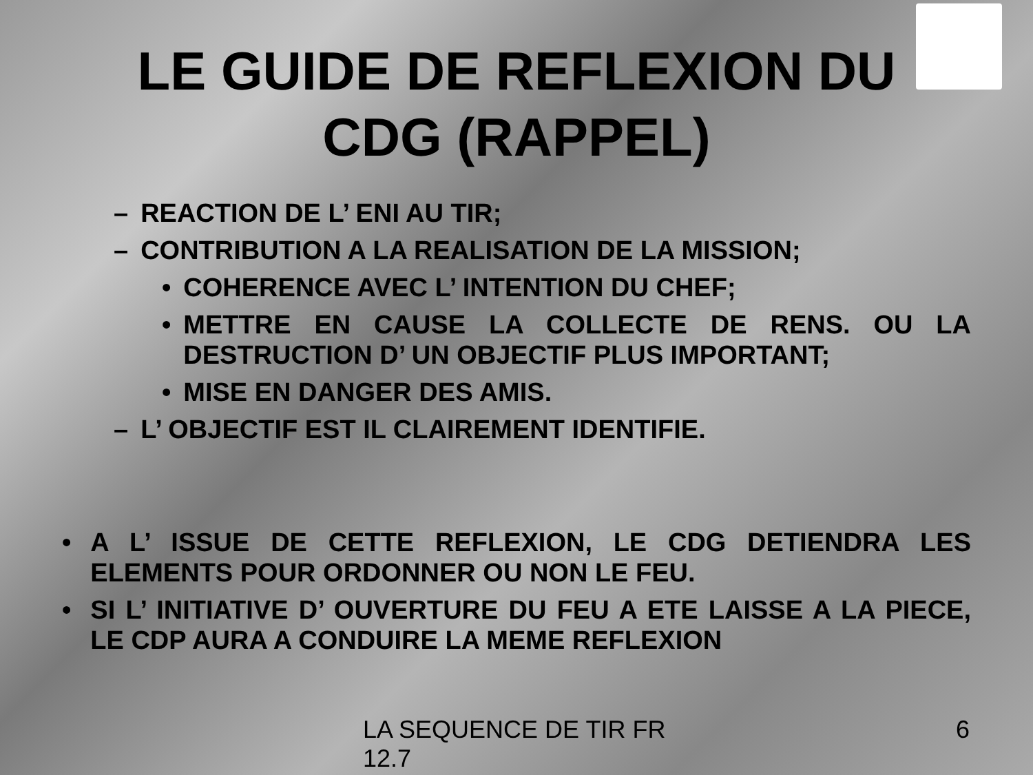LE GUIDE DE REFLEXION DU
CDG (RAPPEL)
– REACTION DE L’ ENI AU TIR;
– CONTRIBUTION A LA REALISATION DE LA MISSION;
• COHERENCE AVEC L’ INTENTION DU CHEF;
• METTRE EN CAUSE LA COLLECTE DE RENS. OU LA DESTRUCTION D’ UN OBJECTIF PLUS IMPORTANT;
• MISE EN DANGER DES AMIS.
– L’ OBJECTIF EST IL CLAIREMENT IDENTIFIE.
• A L’ ISSUE DE CETTE REFLEXION, LE CDG DETIENDRA LES ELEMENTS POUR ORDONNER OU NON LE FEU.
• SI L’ INITIATIVE D’ OUVERTURE DU FEU A ETE LAISSE A LA PIECE, LE CDP AURA A CONDUIRE LA MEME REFLEXION
LA SEQUENCE DE TIR FR 12.7 6